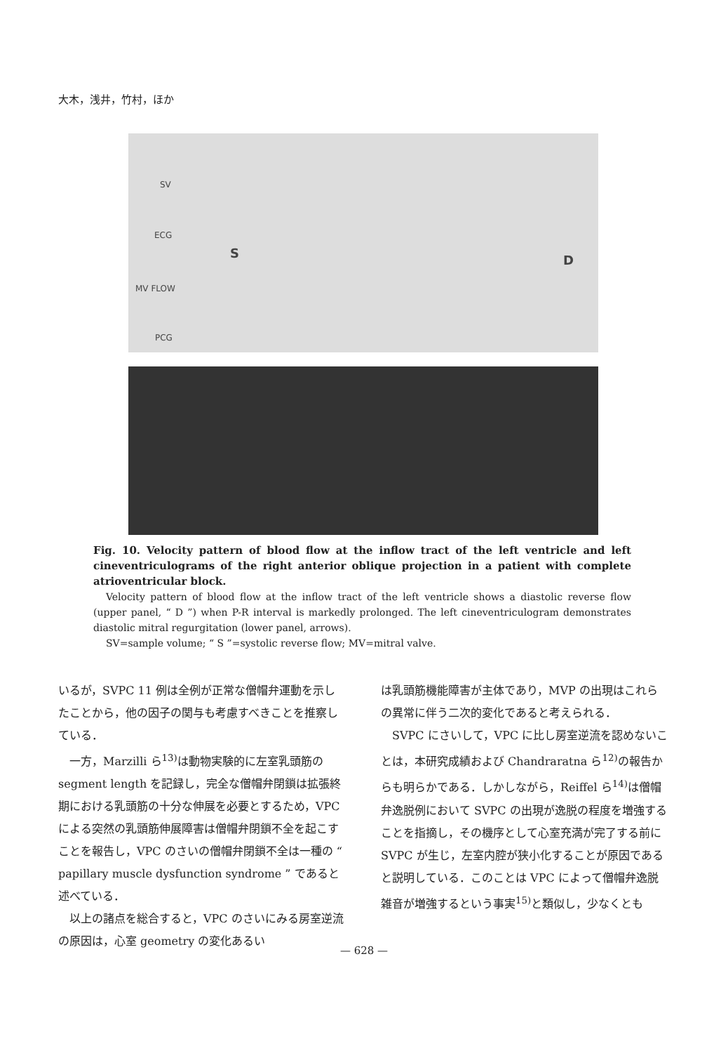大木，浅井，竹村，ほか
SV
ECG
MV FLOW
PCG
S D
Fig. 10. Velocity pattern of blood flow at the inflow tract of the left ventricle and left cineventriculograms of the right anterior oblique projection in a patient with complete atrioventricular block.
Velocity pattern of blood flow at the inflow tract of the left ventricle shows a diastolic reverse flow (upper panel, “ D ”) when P-R interval is markedly prolonged. The left cineventriculogram demonstrates diastolic mitral regurgitation (lower panel, arrows).
SV=sample volume; “ S ”=systolic reverse flow; MV=mitral valve.
いるが，SVPC 11 例は全例が正常な僧帽弁運動を示したことから，他の因子の関与も考慮すべきことを推察している．
一方，Marzilli ら<sup>13)</sup>は動物実験的に左室乳頭筋の segment length を記録し，完全な僧帽弁閉鎖は拡張終期における乳頭筋の十分な伸展を必要とするため，VPC による突然の乳頭筋伸展障害は僧帽弁閉鎖不全を起こすことを報告し，VPC のさいの僧帽弁閉鎖不全は一種の “ papillary muscle dysfunction syndrome ” であると述べている．
以上の諸点を総合すると，VPC のさいにみる房室逆流の原因は，心室 geometry の変化あるい
は乳頭筋機能障害が主体であり，MVP の出現はこれらの異常に伴う二次的変化であると考えられる．
SVPC にさいして，VPC に比し房室逆流を認めないことは，本研究成績および Chandraratna ら<sup>12)</sup>の報告からも明らかである．しかしながら，Reiffel ら<sup>14)</sup>は僧帽弁逸脱例において SVPC の出現が逸脱の程度を増強することを指摘し，その機序として心室充満が完了する前に SVPC が生じ，左室内腔が狭小化することが原因であると説明している．このことは VPC によって僧帽弁逸脱雑音が増強するという事実<sup>15)</sup>と類似し，少なくとも
— 628 —